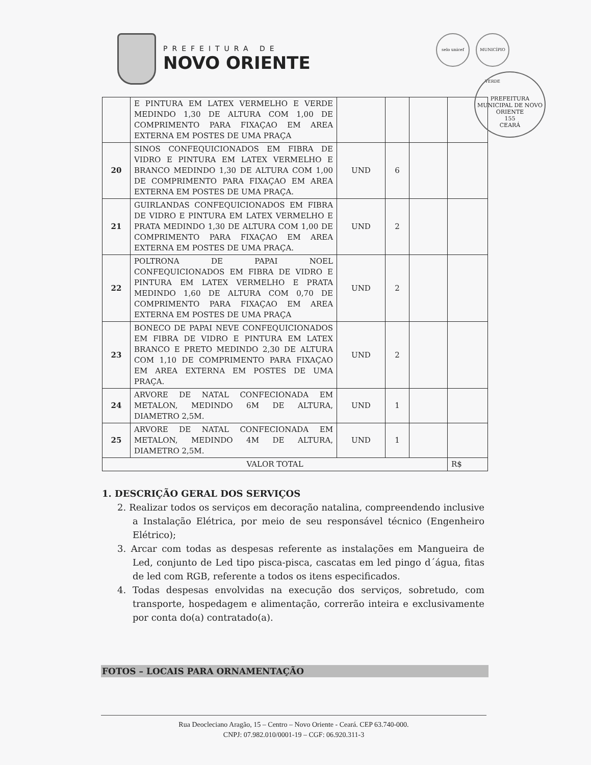PREFEITURA DE
NOVO ORIENTE
selo unicef MUNICÍPIO VERDE
PREFEITURA MUNICIPAL DE NOVO ORIENTE
155
CEARÁ
| | E PINTURA EM LATEX VERMELHO E VERDE MEDINDO 1,30 DE ALTURA COM 1,00 DE COMPRIMENTO PARA FIXAÇAO EM AREA EXTERNA EM POSTES DE UMA PRAÇA | | | | |
| 20 | SINOS CONFEQUICIONADOS EM FIBRA DE VIDRO E PINTURA EM LATEX VERMELHO E BRANCO MEDINDO 1,30 DE ALTURA COM 1,00 DE COMPRIMENTO PARA FIXAÇAO EM AREA EXTERNA EM POSTES DE UMA PRAÇA. | UND | 6 | | |
| 21 | GUIRLANDAS CONFEQUICIONADOS EM FIBRA DE VIDRO E PINTURA EM LATEX VERMELHO E PRATA MEDINDO 1,30 DE ALTURA COM 1,00 DE COMPRIMENTO PARA FIXAÇAO EM AREA EXTERNA EM POSTES DE UMA PRAÇA. | UND | 2 | | |
| 22 | POLTRONA DE PAPAI NOEL CONFEQUICIONADOS EM FIBRA DE VIDRO E PINTURA EM LATEX VERMELHO E PRATA MEDINDO 1,60 DE ALTURA COM 0,70 DE COMPRIMENTO PARA FIXAÇAO EM AREA EXTERNA EM POSTES DE UMA PRAÇA | UND | 2 | | |
| 23 | BONECO DE PAPAI NEVE CONFEQUICIONADOS EM FIBRA DE VIDRO E PINTURA EM LATEX BRANCO E PRETO MEDINDO 2,30 DE ALTURA COM 1,10 DE COMPRIMENTO PARA FIXAÇAO EM AREA EXTERNA EM POSTES DE UMA PRAÇA. | UND | 2 | | |
| 24 | ARVORE DE NATAL CONFECIONADA EM METALON, MEDINDO 6M DE ALTURA, DIAMETRO 2,5M. | UND | 1 | | |
| 25 | ARVORE DE NATAL CONFECIONADA EM METALON, MEDINDO 4M DE ALTURA, DIAMETRO 2,5M. | UND | 1 | | |
| VALOR TOTAL | | | | | R$ |
1. DESCRIÇÃO GERAL DOS SERVIÇOS
2. Realizar todos os serviços em decoração natalina, compreendendo inclusive a Instalação Elétrica, por meio de seu responsável técnico (Engenheiro Elétrico);
3. Arcar com todas as despesas referente as instalações em Mangueira de Led, conjunto de Led tipo pisca-pisca, cascatas em led pingo d´água, fitas de led com RGB, referente a todos os itens especificados.
4. Todas despesas envolvidas na execução dos serviços, sobretudo, com transporte, hospedagem e alimentação, correrão inteira e exclusivamente por conta do(a) contratado(a).
FOTOS – LOCAIS PARA ORNAMENTAÇÃO
Rua Deocleciano Aragão, 15 – Centro – Novo Oriente - Ceará. CEP 63.740-000.
CNPJ: 07.982.010/0001-19 – CGF: 06.920.311-3